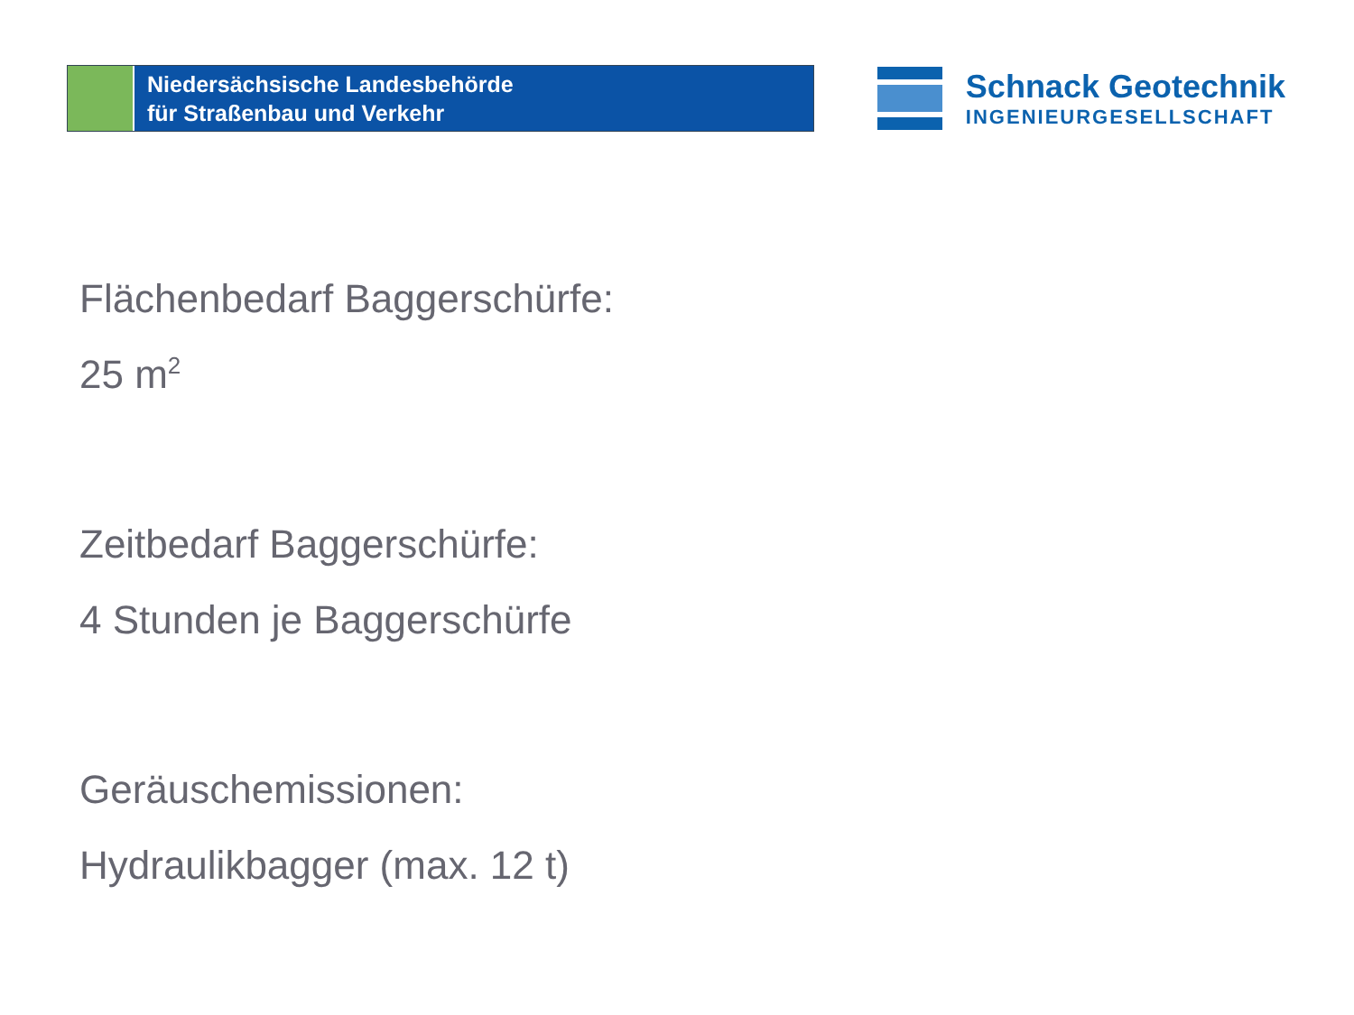Niedersächsische Landesbehörde
für Straßenbau und Verkehr
Schnack Geotechnik
INGENIEURGESELLSCHAFT
Flächenbedarf Baggerschürfe:
25 m<sup>2</sup>
Zeitbedarf Baggerschürfe:
4 Stunden je Baggerschürfe
Geräuschemissionen:
Hydraulikbagger (max. 12 t)